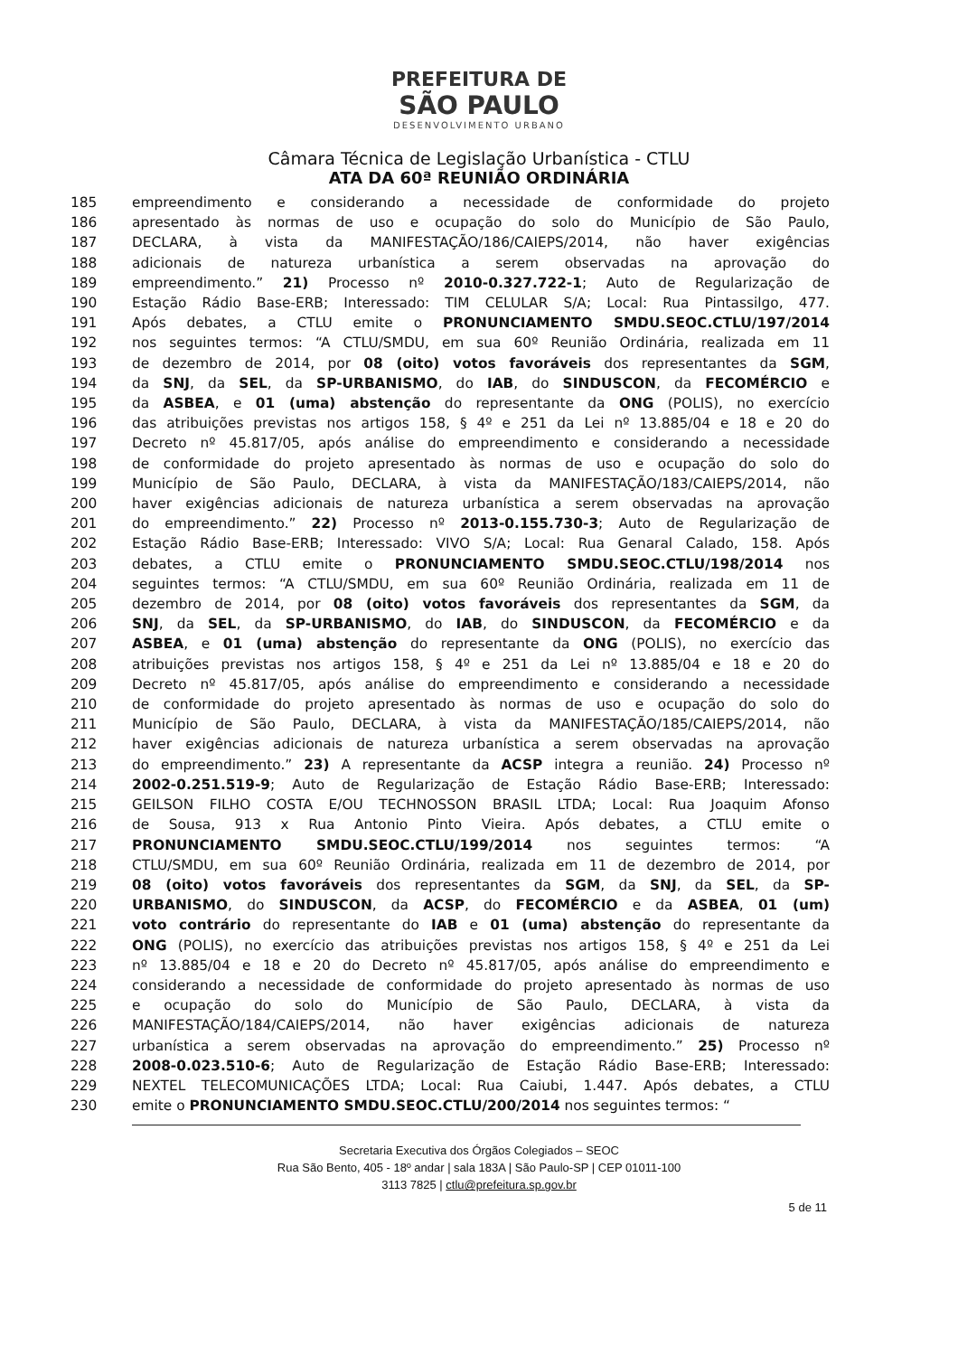PREFEITURA DE
SÃO PAULO
DESENVOLVIMENTO URBANO
Câmara Técnica de Legislação Urbanística - CTLU
ATA DA 60ª REUNIÃO ORDINÁRIA
185 empreendimento e considerando a necessidade de conformidade do projeto
186 apresentado às normas de uso e ocupação do solo do Município de São Paulo,
187 DECLARA, à vista da MANIFESTAÇÃO/186/CAIEPS/2014, não haver exigências
188 adicionais de natureza urbanística a serem observadas na aprovação do
189 empreendimento.” 21) Processo nº 2010-0.327.722-1; Auto de Regularização de
190 Estação Rádio Base-ERB; Interessado: TIM CELULAR S/A; Local: Rua Pintassilgo, 477.
191 Após debates, a CTLU emite o PRONUNCIAMENTO SMDU.SEOC.CTLU/197/2014
192 nos seguintes termos: “A CTLU/SMDU, em sua 60º Reunião Ordinária, realizada em 11
193 de dezembro de 2014, por 08 (oito) votos favoráveis dos representantes da SGM,
194 da SNJ, da SEL, da SP-URBANISMO, do IAB, do SINDUSCON, da FECOMÉRCIO e
195 da ASBEA, e 01 (uma) abstenção do representante da ONG (POLIS), no exercício
196 das atribuições previstas nos artigos 158, § 4º e 251 da Lei nº 13.885/04 e 18 e 20 do
197 Decreto nº 45.817/05, após análise do empreendimento e considerando a necessidade
198 de conformidade do projeto apresentado às normas de uso e ocupação do solo do
199 Município de São Paulo, DECLARA, à vista da MANIFESTAÇÃO/183/CAIEPS/2014, não
200 haver exigências adicionais de natureza urbanística a serem observadas na aprovação
201 do empreendimento.” 22) Processo nº 2013-0.155.730-3; Auto de Regularização de
202 Estação Rádio Base-ERB; Interessado: VIVO S/A; Local: Rua Genaral Calado, 158. Após
203 debates, a CTLU emite o PRONUNCIAMENTO SMDU.SEOC.CTLU/198/2014 nos
204 seguintes termos: “A CTLU/SMDU, em sua 60º Reunião Ordinária, realizada em 11 de
205 dezembro de 2014, por 08 (oito) votos favoráveis dos representantes da SGM, da
206 SNJ, da SEL, da SP-URBANISMO, do IAB, do SINDUSCON, da FECOMÉRCIO e da
207 ASBEA, e 01 (uma) abstenção do representante da ONG (POLIS), no exercício das
208 atribuições previstas nos artigos 158, § 4º e 251 da Lei nº 13.885/04 e 18 e 20 do
209 Decreto nº 45.817/05, após análise do empreendimento e considerando a necessidade
210 de conformidade do projeto apresentado às normas de uso e ocupação do solo do
211 Município de São Paulo, DECLARA, à vista da MANIFESTAÇÃO/185/CAIEPS/2014, não
212 haver exigências adicionais de natureza urbanística a serem observadas na aprovação
213 do empreendimento.” 23) A representante da ACSP integra a reunião. 24) Processo nº
214 2002-0.251.519-9; Auto de Regularização de Estação Rádio Base-ERB; Interessado:
215 GEILSON FILHO COSTA E/OU TECHNOSSON BRASIL LTDA; Local: Rua Joaquim Afonso
216 de Sousa, 913 x Rua Antonio Pinto Vieira. Após debates, a CTLU emite o
217 PRONUNCIAMENTO SMDU.SEOC.CTLU/199/2014 nos seguintes termos: “A
218 CTLU/SMDU, em sua 60º Reunião Ordinária, realizada em 11 de dezembro de 2014, por
219 08 (oito) votos favoráveis dos representantes da SGM, da SNJ, da SEL, da SP-
220 URBANISMO, do SINDUSCON, da ACSP, do FECOMÉRCIO e da ASBEA, 01 (um)
221 voto contrário do representante do IAB e 01 (uma) abstenção do representante da
222 ONG (POLIS), no exercício das atribuições previstas nos artigos 158, § 4º e 251 da Lei
223 nº 13.885/04 e 18 e 20 do Decreto nº 45.817/05, após análise do empreendimento e
224 considerando a necessidade de conformidade do projeto apresentado às normas de uso
225 e ocupação do solo do Município de São Paulo, DECLARA, à vista da
226 MANIFESTAÇÃO/184/CAIEPS/2014, não haver exigências adicionais de natureza
227 urbanística a serem observadas na aprovação do empreendimento.” 25) Processo nº
228 2008-0.023.510-6; Auto de Regularização de Estação Rádio Base-ERB; Interessado:
229 NEXTEL TELECOMUNICAÇÕES LTDA; Local: Rua Caiubi, 1.447. Após debates, a CTLU
230 emite o PRONUNCIAMENTO SMDU.SEOC.CTLU/200/2014 nos seguintes termos: “
Secretaria Executiva dos Órgãos Colegiados – SEOC
Rua São Bento, 405 - 18º andar | sala 183A | São Paulo-SP | CEP 01011-100
3113 7825 | ctlu@prefeitura.sp.gov.br
5 de 11